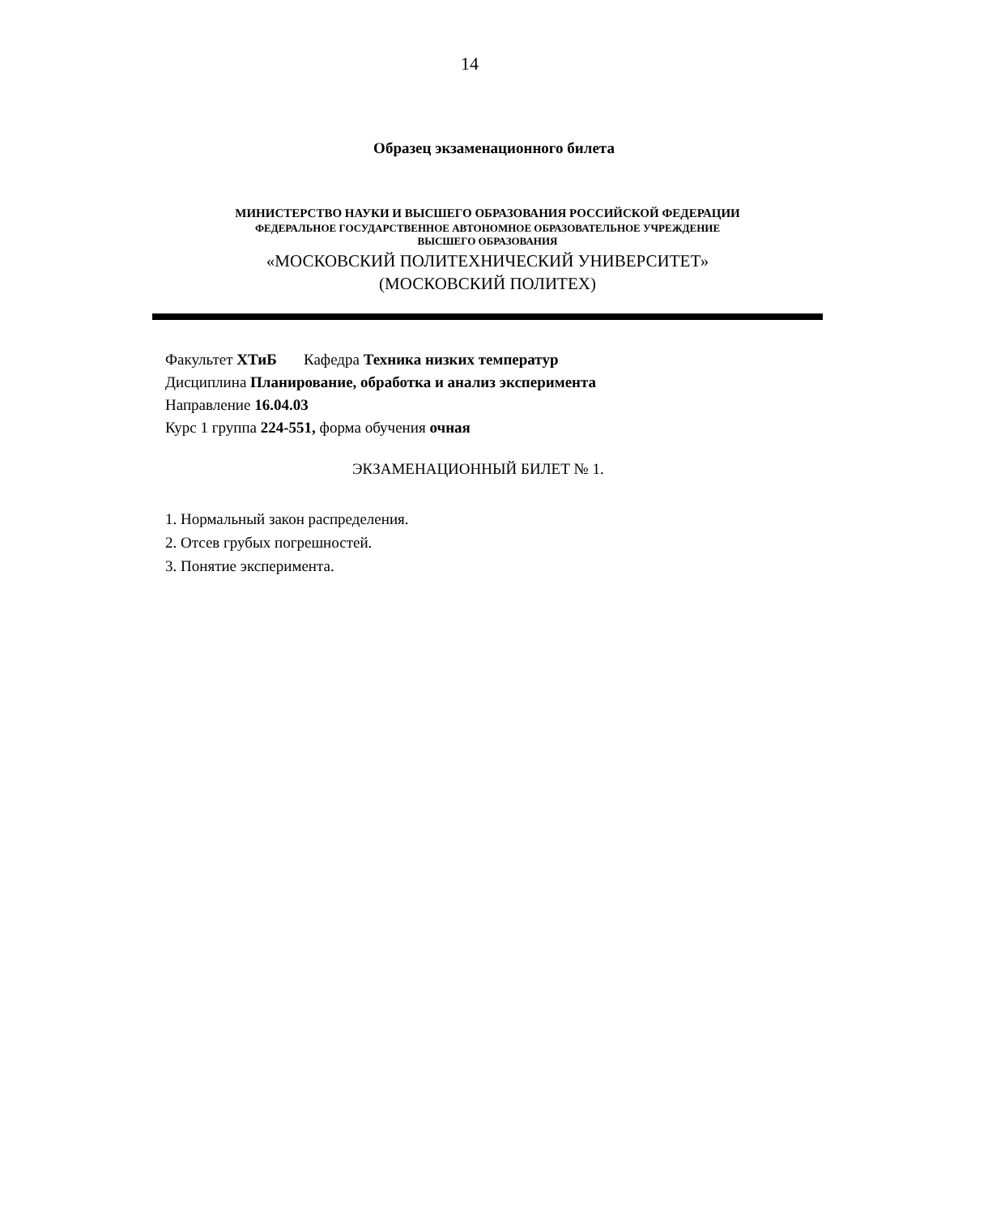14
Образец экзаменационного билета
МИНИСТЕРСТВО НАУКИ И ВЫСШЕГО ОБРАЗОВАНИЯ РОССИЙСКОЙ ФЕДЕРАЦИИ
ФЕДЕРАЛЬНОЕ ГОСУДАРСТВЕННОЕ АВТОНОМНОЕ ОБРАЗОВАТЕЛЬНОЕ УЧРЕЖДЕНИЕ
ВЫСШЕГО ОБРАЗОВАНИЯ
«МОСКОВСКИЙ ПОЛИТЕХНИЧЕСКИЙ УНИВЕРСИТЕТ»
(МОСКОВСКИЙ ПОЛИТЕХ)
Факультет ХТиБ Кафедра Техника низких температур
Дисциплина Планирование, обработка и анализ эксперимента
Направление 16.04.03
Курс 1 группа 224-551, форма обучения очная
ЭКЗАМЕНАЦИОННЫЙ БИЛЕТ № 1.
1. Нормальный закон распределения.
2. Отсев грубых погрешностей.
3. Понятие эксперимента.